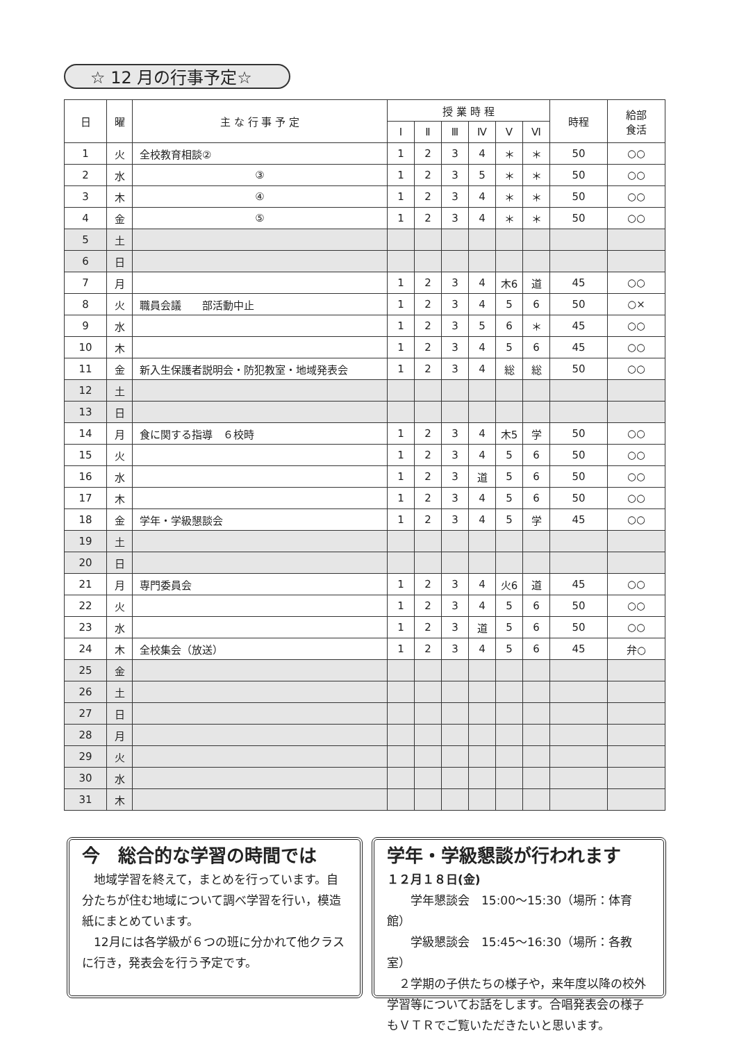☆ 12 月の行事予定☆
| 日 | 曜 | 主 な 行 事 予 定 | 授 業 時 程 | | | | | | 時程 | 給部 食活 |
| --- | --- | --- | --- | --- | --- | --- | --- | --- | --- | --- |
| | | | Ⅰ | Ⅱ | Ⅲ | Ⅳ | Ⅴ | Ⅵ | | |
| 1 | 火 | 全校教育相談② | 1 | 2 | 3 | 4 | ＊ | ＊ | 50 | ○○ |
| 2 | 水 | ③ | 1 | 2 | 3 | 5 | ＊ | ＊ | 50 | ○○ |
| 3 | 木 | ④ | 1 | 2 | 3 | 4 | ＊ | ＊ | 50 | ○○ |
| 4 | 金 | ⑤ | 1 | 2 | 3 | 4 | ＊ | ＊ | 50 | ○○ |
| 5 | 土 | | | | | | | | | |
| 6 | 日 | | | | | | | | | |
| 7 | 月 | | 1 | 2 | 3 | 4 | 木6 | 道 | 45 | ○○ |
| 8 | 火 | 職員会議 部活動中止 | 1 | 2 | 3 | 4 | 5 | 6 | 50 | ○× |
| 9 | 水 | | 1 | 2 | 3 | 5 | 6 | ＊ | 45 | ○○ |
| 10 | 木 | | 1 | 2 | 3 | 4 | 5 | 6 | 45 | ○○ |
| 11 | 金 | 新入生保護者説明会・防犯教室・地域発表会 | 1 | 2 | 3 | 4 | 総 | 総 | 50 | ○○ |
| 12 | 土 | | | | | | | | | |
| 13 | 日 | | | | | | | | | |
| 14 | 月 | 食に関する指導 ６校時 | 1 | 2 | 3 | 4 | 木5 | 学 | 50 | ○○ |
| 15 | 火 | | 1 | 2 | 3 | 4 | 5 | 6 | 50 | ○○ |
| 16 | 水 | | 1 | 2 | 3 | 道 | 5 | 6 | 50 | ○○ |
| 17 | 木 | | 1 | 2 | 3 | 4 | 5 | 6 | 50 | ○○ |
| 18 | 金 | 学年・学級懇談会 | 1 | 2 | 3 | 4 | 5 | 学 | 45 | ○○ |
| 19 | 土 | | | | | | | | | |
| 20 | 日 | | | | | | | | | |
| 21 | 月 | 専門委員会 | 1 | 2 | 3 | 4 | 火6 | 道 | 45 | ○○ |
| 22 | 火 | | 1 | 2 | 3 | 4 | 5 | 6 | 50 | ○○ |
| 23 | 水 | | 1 | 2 | 3 | 道 | 5 | 6 | 50 | ○○ |
| 24 | 木 | 全校集会（放送） | 1 | 2 | 3 | 4 | 5 | 6 | 45 | 弁○ |
| 25 | 金 | | | | | | | | | |
| 26 | 土 | | | | | | | | | |
| 27 | 日 | | | | | | | | | |
| 28 | 月 | | | | | | | | | |
| 29 | 火 | | | | | | | | | |
| 30 | 水 | | | | | | | | | |
| 31 | 木 | | | | | | | | | |
今　総合的な学習の時間では
　地域学習を終えて，まとめを行っています。自分たちが住む地域について調べ学習を行い，模造紙にまとめています。
　12月には各学級が６つの班に分かれて他クラスに行き，発表会を行う予定です。
学年・学級懇談が行われます
１２月１８日(金)
　　学年懇談会　15:00〜15:30（場所：体育館）
　　学級懇談会　15:45〜16:30（場所：各教室）
　２学期の子供たちの様子や，来年度以降の校外学習等についてお話をします。合唱発表会の様子もＶＴＲでご覧いただきたいと思います。